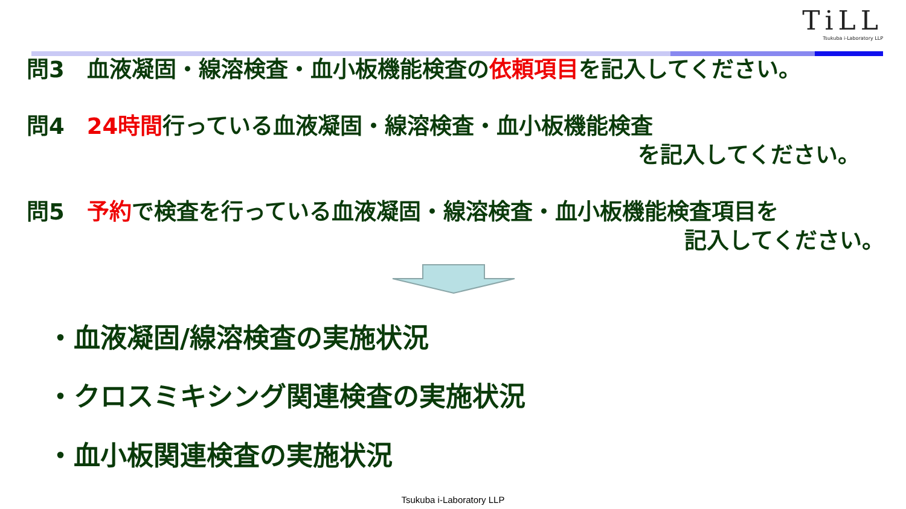TiLL
Tsukuba i-Laboratory LLP
問3　血液凝固・線溶検査・血小板機能検査の依頼項目を記入してください。
問4　24時間行っている血液凝固・線溶検査・血小板機能検査
を記入してください。
問5　予約で検査を行っている血液凝固・線溶検査・血小板機能検査項目を
記入してください。
・血液凝固/線溶検査の実施状況
・クロスミキシング関連検査の実施状況
・血小板関連検査の実施状況
Tsukuba i-Laboratory LLP